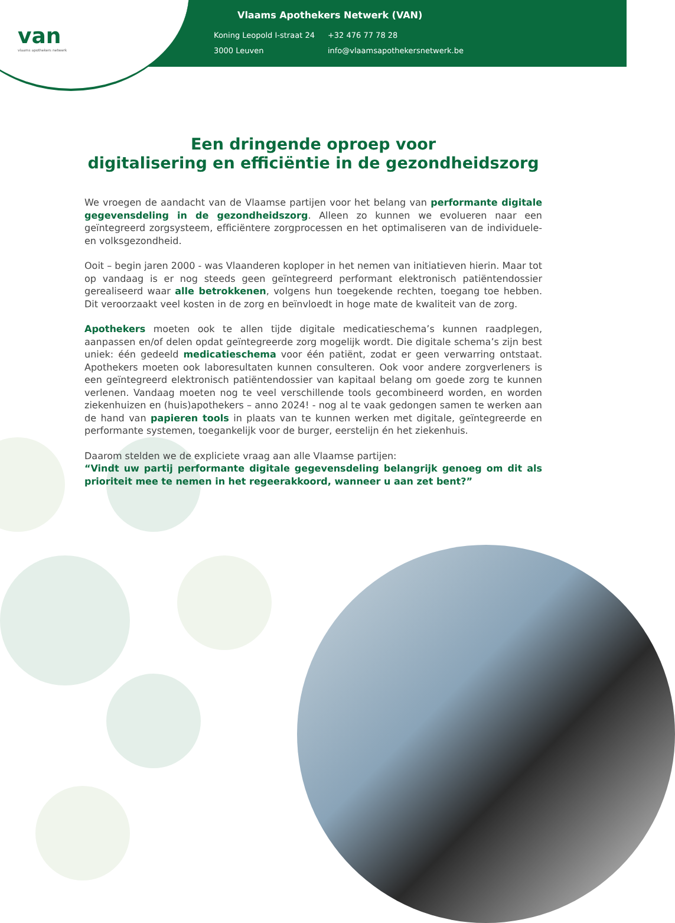van
vlaams apothekers netwerk
Vlaams Apothekers Netwerk (VAN)
| Koning Leopold I-straat 24 | +32 476 77 78 28 |
| 3000 Leuven | info@vlaamsapothekersnetwerk.be |
Een dringende oproep voor
digitalisering en efficiëntie in de gezondheidszorg
We vroegen de aandacht van de Vlaamse partijen voor het belang van performante digitale gegevensdeling in de gezondheidszorg. Alleen zo kunnen we evolueren naar een geïntegreerd zorgsysteem, efficiëntere zorgprocessen en het optimaliseren van de individuele- en volksgezondheid.
Ooit – begin jaren 2000 - was Vlaanderen koploper in het nemen van initiatieven hierin. Maar tot op vandaag is er nog steeds geen geïntegreerd performant elektronisch patiëntendossier gerealiseerd waar alle betrokkenen, volgens hun toegekende rechten, toegang toe hebben. Dit veroorzaakt veel kosten in de zorg en beïnvloedt in hoge mate de kwaliteit van de zorg.
Apothekers moeten ook te allen tijde digitale medicatieschema’s kunnen raadplegen, aanpassen en/of delen opdat geïntegreerde zorg mogelijk wordt. Die digitale schema’s zijn best uniek: één gedeeld medicatieschema voor één patiënt, zodat er geen verwarring ontstaat. Apothekers moeten ook laboresultaten kunnen consulteren. Ook voor andere zorgverleners is een geïntegreerd elektronisch patiëntendossier van kapitaal belang om goede zorg te kunnen verlenen. Vandaag moeten nog te veel verschillende tools gecombineerd worden, en worden ziekenhuizen en (huis)apothekers – anno 2024! - nog al te vaak gedongen samen te werken aan de hand van papieren tools in plaats van te kunnen werken met digitale, geïntegreerde en performante systemen, toegankelijk voor de burger, eerstelijn én het ziekenhuis.
Daarom stelden we de expliciete vraag aan alle Vlaamse partijen:
“Vindt uw partij performante digitale gegevensdeling belangrijk genoeg om dit als prioriteit mee te nemen in het regeerakkoord, wanneer u aan zet bent?”